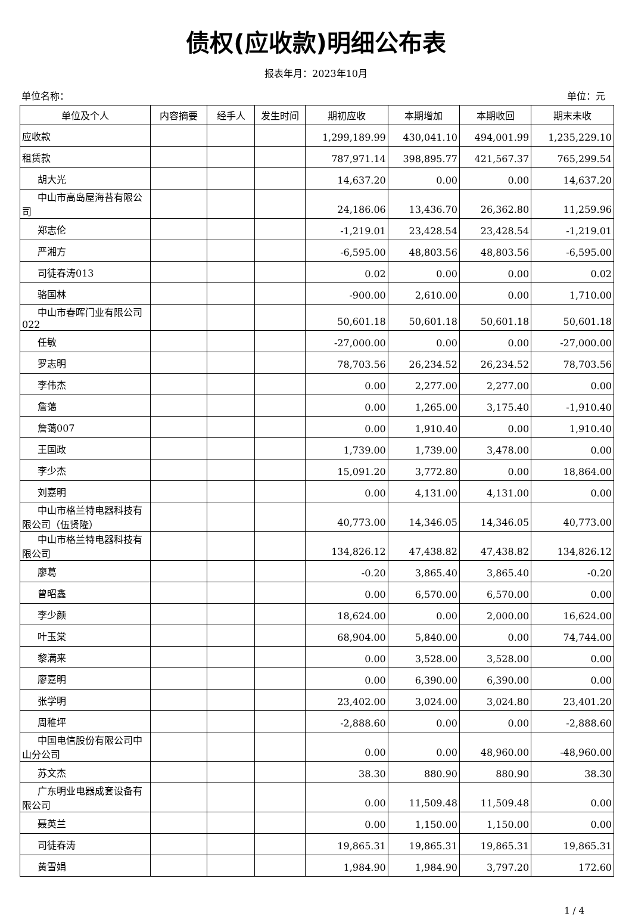债权(应收款)明细公布表
报表年月：2023年10月
单位名称： 单位：元
| 单位及个人 | 内容摘要 | 经手人 | 发生时间 | 期初应收 | 本期增加 | 本期收回 | 期末未收 |
| --- | --- | --- | --- | --- | --- | --- | --- |
| 应收款 | | | | 1,299,189.99 | 430,041.10 | 494,001.99 | 1,235,229.10 |
| 租赁款 | | | | 787,971.14 | 398,895.77 | 421,567.37 | 765,299.54 |
| 胡大光 | | | | 14,637.20 | 0.00 | 0.00 | 14,637.20 |
| 中山市高岛屋海苔有限公司 | | | | 24,186.06 | 13,436.70 | 26,362.80 | 11,259.96 |
| 郑志伦 | | | | -1,219.01 | 23,428.54 | 23,428.54 | -1,219.01 |
| 严湘方 | | | | -6,595.00 | 48,803.56 | 48,803.56 | -6,595.00 |
| 司徒春涛013 | | | | 0.02 | 0.00 | 0.00 | 0.02 |
| 骆国林 | | | | -900.00 | 2,610.00 | 0.00 | 1,710.00 |
| 中山市春晖门业有限公司022 | | | | 50,601.18 | 50,601.18 | 50,601.18 | 50,601.18 |
| 任敏 | | | | -27,000.00 | 0.00 | 0.00 | -27,000.00 |
| 罗志明 | | | | 78,703.56 | 26,234.52 | 26,234.52 | 78,703.56 |
| 李伟杰 | | | | 0.00 | 2,277.00 | 2,277.00 | 0.00 |
| 詹蔼 | | | | 0.00 | 1,265.00 | 3,175.40 | -1,910.40 |
| 詹蔼007 | | | | 0.00 | 1,910.40 | 0.00 | 1,910.40 |
| 王国政 | | | | 1,739.00 | 1,739.00 | 3,478.00 | 0.00 |
| 李少杰 | | | | 15,091.20 | 3,772.80 | 0.00 | 18,864.00 |
| 刘嘉明 | | | | 0.00 | 4,131.00 | 4,131.00 | 0.00 |
| 中山市格兰特电器科技有限公司（伍贤隆） | | | | 40,773.00 | 14,346.05 | 14,346.05 | 40,773.00 |
| 中山市格兰特电器科技有限公司 | | | | 134,826.12 | 47,438.82 | 47,438.82 | 134,826.12 |
| 廖葛 | | | | -0.20 | 3,865.40 | 3,865.40 | -0.20 |
| 曾昭鑫 | | | | 0.00 | 6,570.00 | 6,570.00 | 0.00 |
| 李少颜 | | | | 18,624.00 | 0.00 | 2,000.00 | 16,624.00 |
| 叶玉棠 | | | | 68,904.00 | 5,840.00 | 0.00 | 74,744.00 |
| 黎满来 | | | | 0.00 | 3,528.00 | 3,528.00 | 0.00 |
| 廖嘉明 | | | | 0.00 | 6,390.00 | 6,390.00 | 0.00 |
| 张学明 | | | | 23,402.00 | 3,024.00 | 3,024.80 | 23,401.20 |
| 周稚坪 | | | | -2,888.60 | 0.00 | 0.00 | -2,888.60 |
| 中国电信股份有限公司中山分公司 | | | | 0.00 | 0.00 | 48,960.00 | -48,960.00 |
| 苏文杰 | | | | 38.30 | 880.90 | 880.90 | 38.30 |
| 广东明业电器成套设备有限公司 | | | | 0.00 | 11,509.48 | 11,509.48 | 0.00 |
| 聂英兰 | | | | 0.00 | 1,150.00 | 1,150.00 | 0.00 |
| 司徒春涛 | | | | 19,865.31 | 19,865.31 | 19,865.31 | 19,865.31 |
| 黄雪娟 | | | | 1,984.90 | 1,984.90 | 3,797.20 | 172.60 |
1 / 4